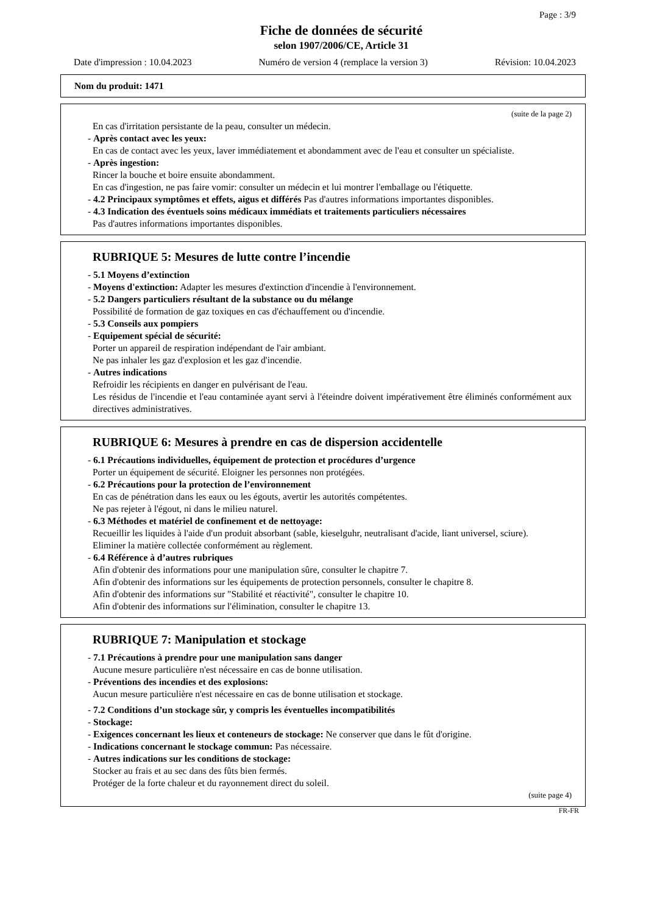Page : 3/9
Fiche de données de sécurité
selon 1907/2006/CE, Article 31
Date d'impression : 10.04.2023 Numéro de version 4 (remplace la version 3) Révision: 10.04.2023
Nom du produit: 1471
(suite de la page 2)
En cas d'irritation persistante de la peau, consulter un médecin.
- Après contact avec les yeux:
En cas de contact avec les yeux, laver immédiatement et abondamment avec de l'eau et consulter un spécialiste.
- Après ingestion:
Rincer la bouche et boire ensuite abondamment.
En cas d'ingestion, ne pas faire vomir: consulter un médecin et lui montrer l'emballage ou l'étiquette.
- 4.2 Principaux symptômes et effets, aigus et différés Pas d'autres informations importantes disponibles.
- 4.3 Indication des éventuels soins médicaux immédiats et traitements particuliers nécessaires
Pas d'autres informations importantes disponibles.
RUBRIQUE 5: Mesures de lutte contre l’incendie
- 5.1 Moyens d’extinction
- Moyens d'extinction: Adapter les mesures d'extinction d'incendie à l'environnement.
- 5.2 Dangers particuliers résultant de la substance ou du mélange
Possibilité de formation de gaz toxiques en cas d'échauffement ou d'incendie.
- 5.3 Conseils aux pompiers
- Equipement spécial de sécurité:
Porter un appareil de respiration indépendant de l'air ambiant.
Ne pas inhaler les gaz d'explosion et les gaz d'incendie.
- Autres indications
Refroidir les récipients en danger en pulvérisant de l'eau.
Les résidus de l'incendie et l'eau contaminée ayant servi à l'éteindre doivent impérativement être éliminés conformément aux directives administratives.
RUBRIQUE 6: Mesures à prendre en cas de dispersion accidentelle
- 6.1 Précautions individuelles, équipement de protection et procédures d’urgence
Porter un équipement de sécurité. Eloigner les personnes non protégées.
- 6.2 Précautions pour la protection de l’environnement
En cas de pénétration dans les eaux ou les égouts, avertir les autorités compétentes.
Ne pas rejeter à l'égout, ni dans le milieu naturel.
- 6.3 Méthodes et matériel de confinement et de nettoyage:
Recueillir les liquides à l'aide d'un produit absorbant (sable, kieselguhr, neutralisant d'acide, liant universel, sciure).
Eliminer la matière collectée conformément au règlement.
- 6.4 Référence à d’autres rubriques
Afin d'obtenir des informations pour une manipulation sûre, consulter le chapitre 7.
Afin d'obtenir des informations sur les équipements de protection personnels, consulter le chapitre 8.
Afin d'obtenir des informations sur "Stabilité et réactivité", consulter le chapitre 10.
Afin d'obtenir des informations sur l'élimination, consulter le chapitre 13.
RUBRIQUE 7: Manipulation et stockage
- 7.1 Précautions à prendre pour une manipulation sans danger
Aucune mesure particulière n'est nécessaire en cas de bonne utilisation.
- Préventions des incendies et des explosions:
Aucun mesure particulière n'est nécessaire en cas de bonne utilisation et stockage.
- 7.2 Conditions d’un stockage sûr, y compris les éventuelles incompatibilités
- Stockage:
- Exigences concernant les lieux et conteneurs de stockage: Ne conserver que dans le fût d'origine.
- Indications concernant le stockage commun: Pas nécessaire.
- Autres indications sur les conditions de stockage:
Stocker au frais et au sec dans des fûts bien fermés.
Protéger de la forte chaleur et du rayonnement direct du soleil.
(suite page 4)
FR-FR